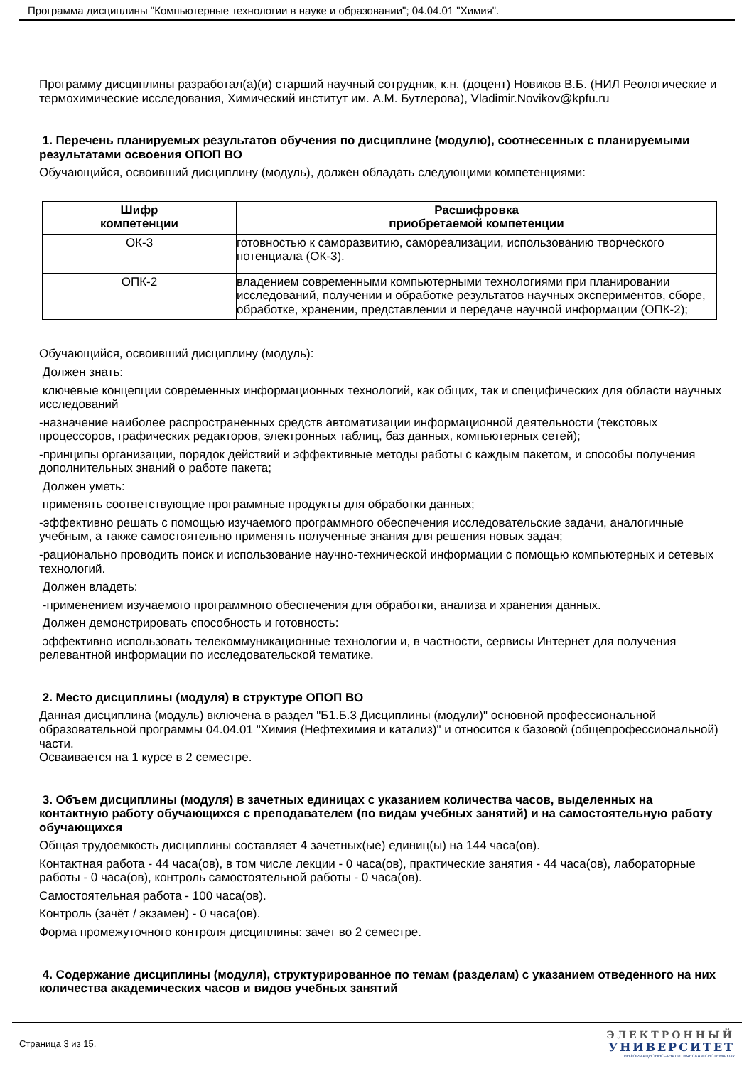Программа дисциплины "Компьютерные технологии в науке и образовании"; 04.04.01 "Химия".
Программу дисциплины разработал(а)(и) старший научный сотрудник, к.н. (доцент) Новиков В.Б. (НИЛ Реологические и термохимические исследования, Химический институт им. А.М. Бутлерова), Vladimir.Novikov@kpfu.ru
1. Перечень планируемых результатов обучения по дисциплине (модулю), соотнесенных с планируемыми результатами освоения ОПОП ВО
Обучающийся, освоивший дисциплину (модуль), должен обладать следующими компетенциями:
| Шифр компетенции | Расшифровка приобретаемой компетенции |
| --- | --- |
| ОК-3 | готовностью к саморазвитию, самореализации, использованию творческого потенциала (ОК-3). |
| ОПК-2 | владением современными компьютерными технологиями при планировании исследований, получении и обработке результатов научных экспериментов, сборе, обработке, хранении, представлении и передаче научной информации (ОПК-2); |
Обучающийся, освоивший дисциплину (модуль):
Должен знать:
ключевые концепции современных информационных технологий, как общих, так и специфических для области научных исследований
-назначение наиболее распространенных средств автоматизации информационной деятельности (текстовых процессоров, графических редакторов, электронных таблиц, баз данных, компьютерных сетей);
-принципы организации, порядок действий и эффективные методы работы с каждым пакетом, и способы получения дополнительных знаний о работе пакета;
Должен уметь:
применять соответствующие программные продукты для обработки данных;
-эффективно решать с помощью изучаемого программного обеспечения исследовательские задачи, аналогичные учебным, а также самостоятельно применять полученные знания для решения новых задач;
-рационально проводить поиск и использование научно-технической информации с помощью компьютерных и сетевых технологий.
Должен владеть:
-применением изучаемого программного обеспечения для обработки, анализа и хранения данных.
Должен демонстрировать способность и готовность:
эффективно использовать телекоммуникационные технологии и, в частности, сервисы Интернет для получения релевантной информации по исследовательской тематике.
2. Место дисциплины (модуля) в структуре ОПОП ВО
Данная дисциплина (модуль) включена в раздел "Б1.Б.3 Дисциплины (модули)" основной профессиональной образовательной программы 04.04.01 "Химия (Нефтехимия и катализ)" и относится к базовой (общепрофессиональной) части.
Осваивается на 1 курсе в 2 семестре.
3. Объем дисциплины (модуля) в зачетных единицах с указанием количества часов, выделенных на контактную работу обучающихся с преподавателем (по видам учебных занятий) и на самостоятельную работу обучающихся
Общая трудоемкость дисциплины составляет 4 зачетных(ые) единиц(ы) на 144 часа(ов).
Контактная работа - 44 часа(ов), в том числе лекции - 0 часа(ов), практические занятия - 44 часа(ов), лабораторные работы - 0 часа(ов), контроль самостоятельной работы - 0 часа(ов).
Самостоятельная работа - 100 часа(ов).
Контроль (зачёт / экзамен) - 0 часа(ов).
Форма промежуточного контроля дисциплины: зачет во 2 семестре.
4. Содержание дисциплины (модуля), структурированное по темам (разделам) с указанием отведенного на них количества академических часов и видов учебных занятий
Страница 3 из 15.
ЭЛЕКТРОННЫЙ
УНИВЕРСИТЕТ
ИНФОРМАЦИОННО-АНАЛИТИЧЕСКАЯ СИСТЕМА КФУ